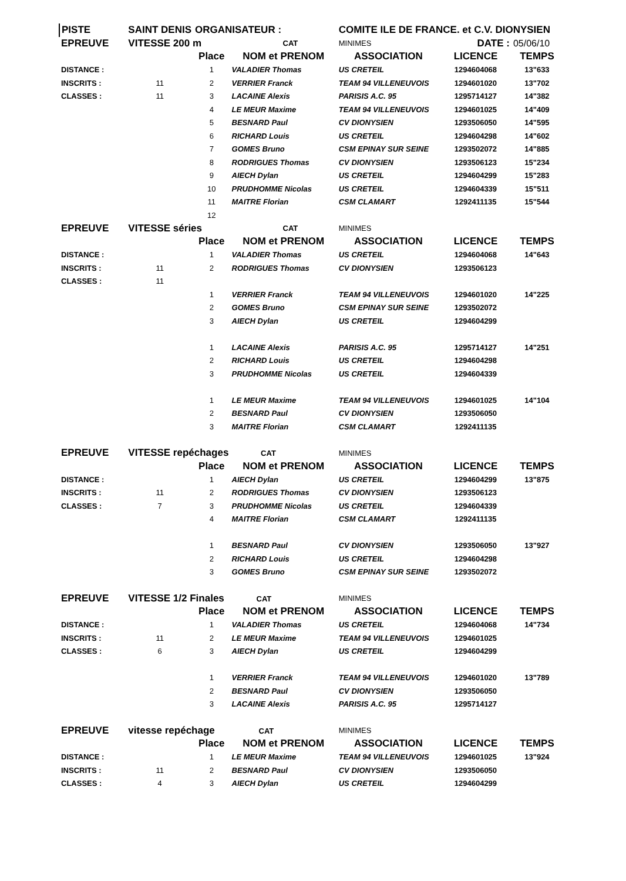| PISTE | SAINT DENIS | ORGANISATEUR : | | COMITE ILE DE FRANCE. et C.V. DIONYSIEN | | |
| EPREUVE | VITESSE 200 m | | CAT | MINIMES | DATE : | 05/06/10 |
| | | Place | NOM et PRENOM | ASSOCIATION | LICENCE | TEMPS |
| DISTANCE : | | 1 | VALADIER Thomas | US CRETEIL | 1294604068 | 13"633 |
| INSCRITS : | 11 | 2 | VERRIER Franck | TEAM 94 VILLENEUVOIS | 1294601020 | 13"702 |
| CLASSES : | 11 | 3 | LACAINE Alexis | PARISIS A.C. 95 | 1295714127 | 14"382 |
| | | 4 | LE MEUR Maxime | TEAM 94 VILLENEUVOIS | 1294601025 | 14"409 |
| | | 5 | BESNARD Paul | CV DIONYSIEN | 1293506050 | 14"595 |
| | | 6 | RICHARD Louis | US CRETEIL | 1294604298 | 14"602 |
| | | 7 | GOMES Bruno | CSM EPINAY SUR SEINE | 1293502072 | 14"885 |
| | | 8 | RODRIGUES Thomas | CV DIONYSIEN | 1293506123 | 15"234 |
| | | 9 | AIECH Dylan | US CRETEIL | 1294604299 | 15"283 |
| | | 10 | PRUDHOMME Nicolas | US CRETEIL | 1294604339 | 15"511 |
| | | 11 | MAITRE Florian | CSM CLAMART | 1292411135 | 15"544 |
| | | 12 | | | | |
| EPREUVE | VITESSE séries | | CAT | MINIMES | | |
| | | Place | NOM et PRENOM | ASSOCIATION | LICENCE | TEMPS |
| DISTANCE : | | 1 | VALADIER Thomas | US CRETEIL | 1294604068 | 14"643 |
| INSCRITS : | 11 | 2 | RODRIGUES Thomas | CV DIONYSIEN | 1293506123 | |
| CLASSES : | 11 | | | | | |
| | | 1 | VERRIER Franck | TEAM 94 VILLENEUVOIS | 1294601020 | 14"225 |
| | | 2 | GOMES Bruno | CSM EPINAY SUR SEINE | 1293502072 | |
| | | 3 | AIECH Dylan | US CRETEIL | 1294604299 | |
| | | 1 | LACAINE Alexis | PARISIS A.C. 95 | 1295714127 | 14"251 |
| | | 2 | RICHARD Louis | US CRETEIL | 1294604298 | |
| | | 3 | PRUDHOMME Nicolas | US CRETEIL | 1294604339 | |
| | | 1 | LE MEUR Maxime | TEAM 94 VILLENEUVOIS | 1294601025 | 14"104 |
| | | 2 | BESNARD Paul | CV DIONYSIEN | 1293506050 | |
| | | 3 | MAITRE Florian | CSM CLAMART | 1292411135 | |
| EPREUVE | VITESSE repéchages CAT | | | MINIMES | | |
| | | Place | NOM et PRENOM | ASSOCIATION | LICENCE | TEMPS |
| DISTANCE : | | 1 | AIECH Dylan | US CRETEIL | 1294604299 | 13"875 |
| INSCRITS : | 11 | 2 | RODRIGUES Thomas | CV DIONYSIEN | 1293506123 | |
| CLASSES : | 7 | 3 | PRUDHOMME Nicolas | US CRETEIL | 1294604339 | |
| | | 4 | MAITRE Florian | CSM CLAMART | 1292411135 | |
| | | 1 | BESNARD Paul | CV DIONYSIEN | 1293506050 | 13"927 |
| | | 2 | RICHARD Louis | US CRETEIL | 1294604298 | |
| | | 3 | GOMES Bruno | CSM EPINAY SUR SEINE | 1293502072 | |
| EPREUVE | VITESSE 1/2 Finales CAT | | | MINIMES | | |
| | | Place | NOM et PRENOM | ASSOCIATION | LICENCE | TEMPS |
| DISTANCE : | | 1 | VALADIER Thomas | US CRETEIL | 1294604068 | 14"734 |
| INSCRITS : | 11 | 2 | LE MEUR Maxime | TEAM 94 VILLENEUVOIS | 1294601025 | |
| CLASSES : | 6 | 3 | AIECH Dylan | US CRETEIL | 1294604299 | |
| | | 1 | VERRIER Franck | TEAM 94 VILLENEUVOIS | 1294601020 | 13"789 |
| | | 2 | BESNARD Paul | CV DIONYSIEN | 1293506050 | |
| | | 3 | LACAINE Alexis | PARISIS A.C. 95 | 1295714127 | |
| EPREUVE | vitesse repéchage CAT | | | MINIMES | | |
| | | Place | NOM et PRENOM | ASSOCIATION | LICENCE | TEMPS |
| DISTANCE : | | 1 | LE MEUR Maxime | TEAM 94 VILLENEUVOIS | 1294601025 | 13"924 |
| INSCRITS : | 11 | 2 | BESNARD Paul | CV DIONYSIEN | 1293506050 | |
| CLASSES : | 4 | 3 | AIECH Dylan | US CRETEIL | 1294604299 | |